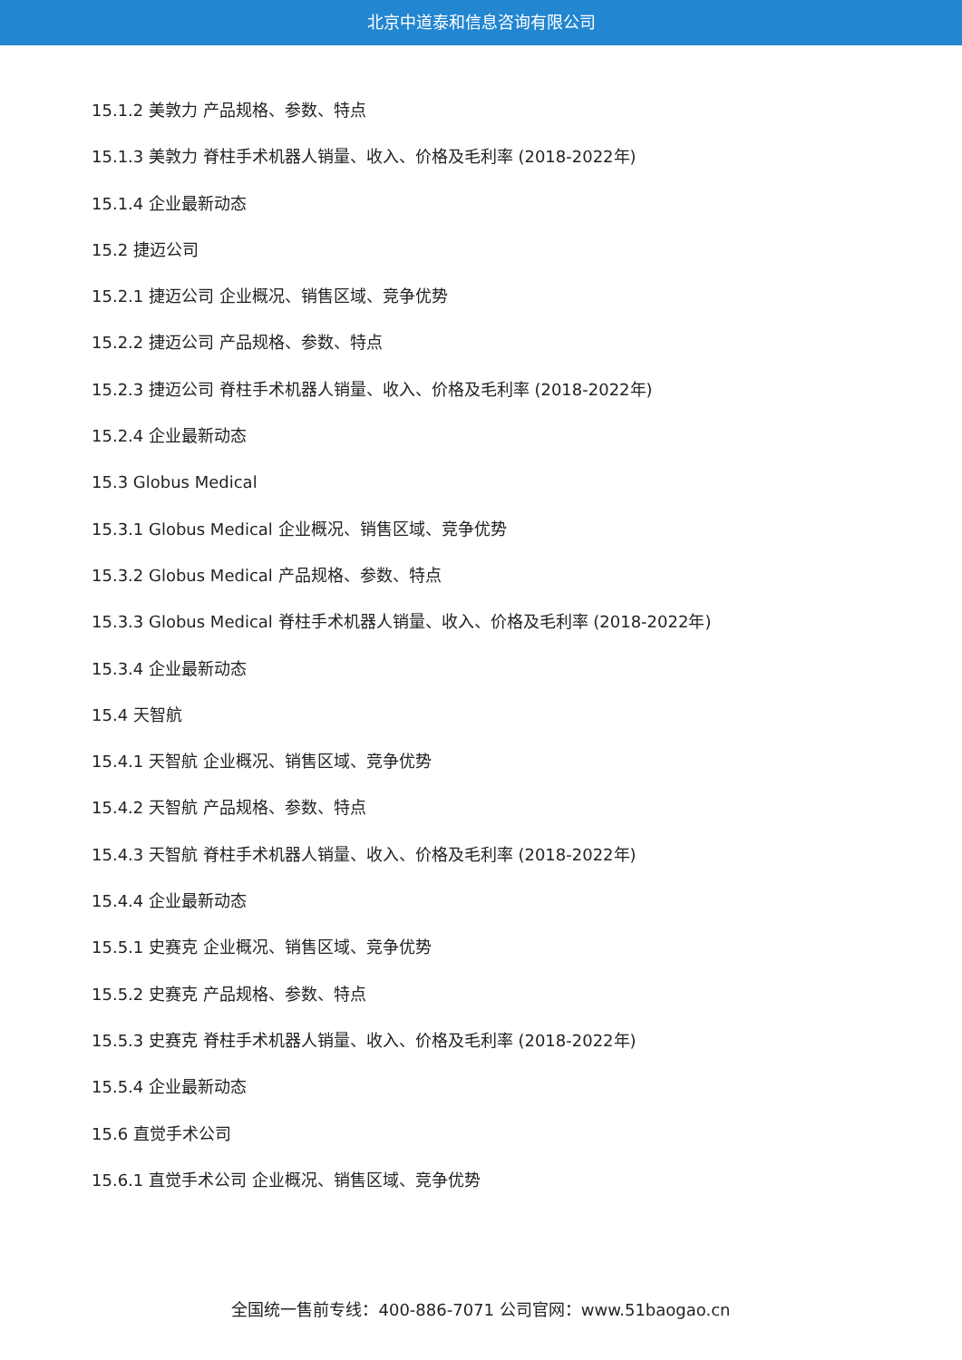北京中道泰和信息咨询有限公司
15.1.2 美敦力 产品规格、参数、特点
15.1.3 美敦力 脊柱手术机器人销量、收入、价格及毛利率 (2018-2022年)
15.1.4 企业最新动态
15.2 捷迈公司
15.2.1 捷迈公司 企业概况、销售区域、竞争优势
15.2.2 捷迈公司 产品规格、参数、特点
15.2.3 捷迈公司 脊柱手术机器人销量、收入、价格及毛利率 (2018-2022年)
15.2.4 企业最新动态
15.3 Globus Medical
15.3.1 Globus Medical 企业概况、销售区域、竞争优势
15.3.2 Globus Medical 产品规格、参数、特点
15.3.3 Globus Medical 脊柱手术机器人销量、收入、价格及毛利率 (2018-2022年)
15.3.4 企业最新动态
15.4 天智航
15.4.1 天智航 企业概况、销售区域、竞争优势
15.4.2 天智航 产品规格、参数、特点
15.4.3 天智航 脊柱手术机器人销量、收入、价格及毛利率 (2018-2022年)
15.4.4 企业最新动态
15.5.1 史赛克 企业概况、销售区域、竞争优势
15.5.2 史赛克 产品规格、参数、特点
15.5.3 史赛克 脊柱手术机器人销量、收入、价格及毛利率 (2018-2022年)
15.5.4 企业最新动态
15.6 直觉手术公司
15.6.1 直觉手术公司 企业概况、销售区域、竞争优势
全国统一售前专线：400-886-7071 公司官网：www.51baogao.cn